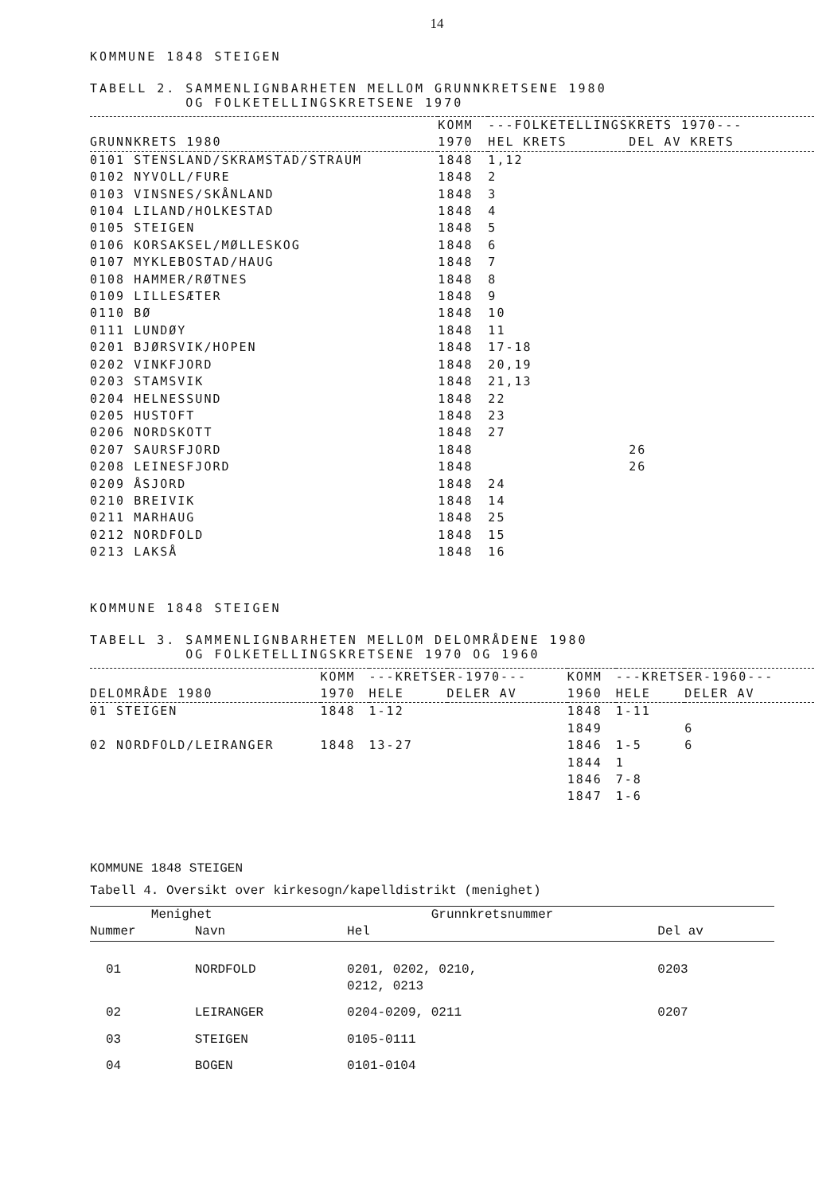14
KOMMUNE 1848 STEIGEN
TABELL 2. SAMMENLIGNBARHETEN MELLOM GRUNNKRETSENE 1980
OG FOLKETELLINGSKRETSENE 1970
| | KOMM | ---FOLKETELLINGSKRETS 1970--- | |
| --- | --- | --- | --- |
| GRUNNKRETS 1980 | 1970 | HEL KRETS | DEL AV KRETS |
| 0101 STENSLAND/SKRAMSTAD/STRAUM | 1848 | 1,12 | |
| 0102 NYVOLL/FURE | 1848 | 2 | |
| 0103 VINSNES/SKÅNLAND | 1848 | 3 | |
| 0104 LILAND/HOLKESTAD | 1848 | 4 | |
| 0105 STEIGEN | 1848 | 5 | |
| 0106 KORSAKSEL/MØLLESKOG | 1848 | 6 | |
| 0107 MYKLEBOSTAD/HAUG | 1848 | 7 | |
| 0108 HAMMER/RØTNES | 1848 | 8 | |
| 0109 LILLESÆTER | 1848 | 9 | |
| 0110 BØ | 1848 | 10 | |
| 0111 LUNDØY | 1848 | 11 | |
| 0201 BJØRSVIK/HOPEN | 1848 | 17-18 | |
| 0202 VINKFJORD | 1848 | 20,19 | |
| 0203 STAMSVIK | 1848 | 21,13 | |
| 0204 HELNESSUND | 1848 | 22 | |
| 0205 HUSTOFT | 1848 | 23 | |
| 0206 NORDSKOTT | 1848 | 27 | |
| 0207 SAURSFJORD | 1848 | | 26 |
| 0208 LEINESFJORD | 1848 | | 26 |
| 0209 ÅSJORD | 1848 | 24 | |
| 0210 BREIVIK | 1848 | 14 | |
| 0211 MARHAUG | 1848 | 25 | |
| 0212 NORDFOLD | 1848 | 15 | |
| 0213 LAKSÅ | 1848 | 16 | |
KOMMUNE 1848 STEIGEN
TABELL 3. SAMMENLIGNBARHETEN MELLOM DELOMRÅDENE 1980
OG FOLKETELLINGSKRETSENE 1970 OG 1960
| | KOMM | ---KRETSER-1970--- | | KOMM | ---KRETSER-1960--- | |
| --- | --- | --- | --- | --- | --- | --- |
| DELOMRÅDE 1980 | 1970 | HELE | DELER AV | 1960 | HELE | DELER AV |
| 01 STEIGEN | 1848 | 1-12 | | 1848 | 1-11 | |
| | | | | 1849 | | 6 |
| 02 NORDFOLD/LEIRANGER | 1848 | 13-27 | | 1846 | 1-5 | 6 |
| | | | | 1844 | 1 | |
| | | | | 1846 | 7-8 | |
| | | | | 1847 | 1-6 | |
KOMMUNE 1848 STEIGEN
Tabell 4. Oversikt over kirkesogn/kapelldistrikt (menighet)
| Menighet | | Grunnkretsnummer | |
| --- | --- | --- | --- |
| Nummer | Navn | Hel | Del av |
| 01 | NORDFOLD | 0201, 0202, 0210, 0212, 0213 | 0203 |
| 02 | LEIRANGER | 0204-0209, 0211 | 0207 |
| 03 | STEIGEN | 0105-0111 | |
| 04 | BOGEN | 0101-0104 | |